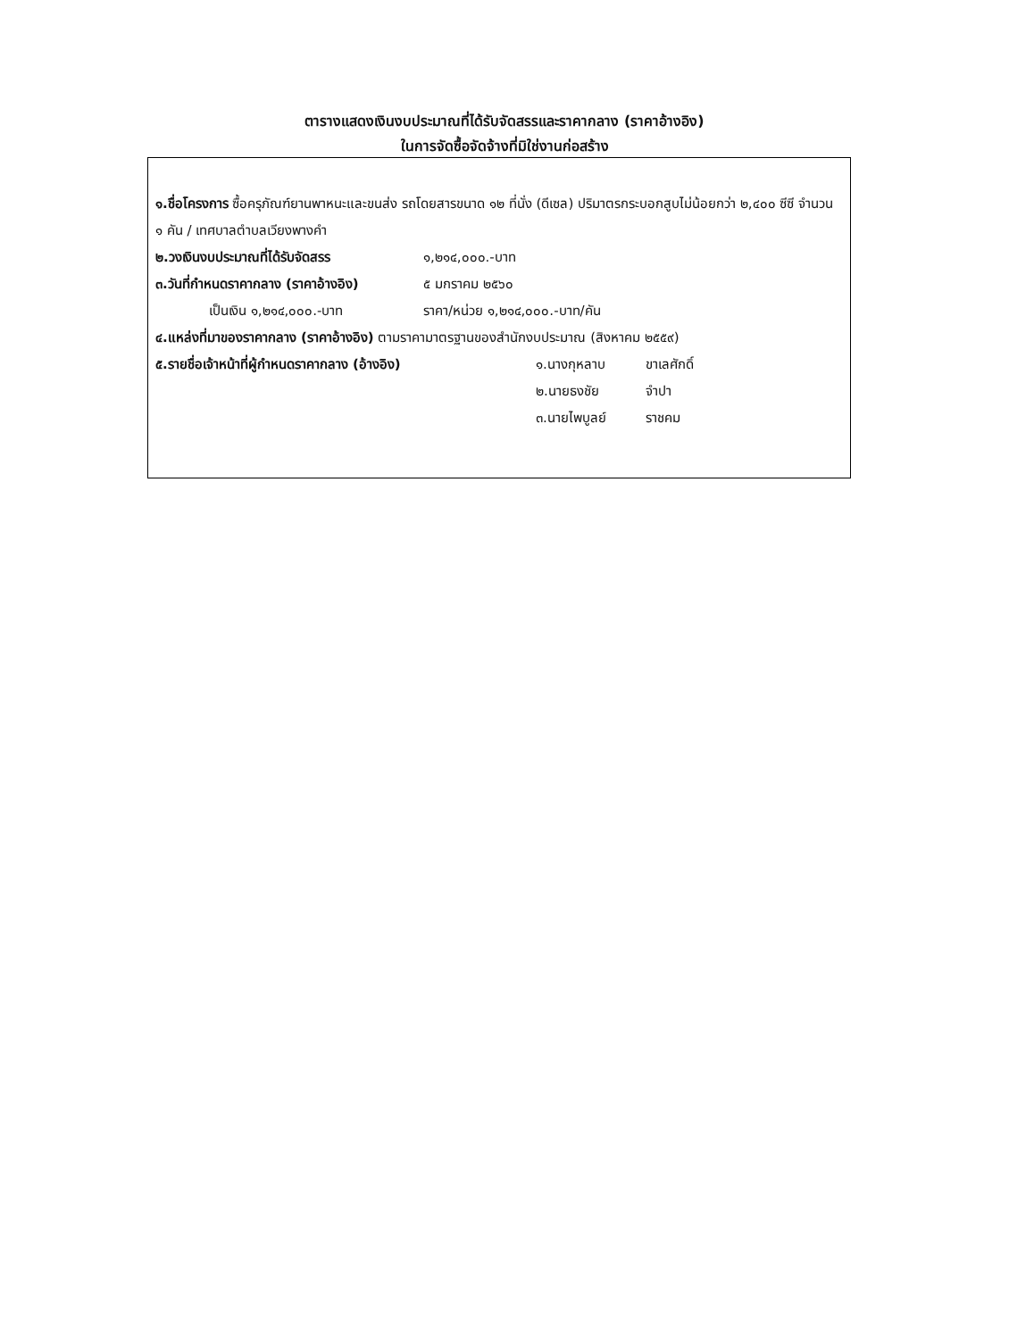ตารางแสดงเงินงบประมาณที่ได้รับจัดสรรและราคากลาง (ราคาอ้างอิง)
ในการจัดซื้อจัดจ้างที่มิใช่งานก่อสร้าง
๑.ชื่อโครงการ ซื้อครุภัณฑ์ยานพาหนะและขนส่ง รถโดยสารขนาด ๑๒ ที่นั่ง (ดีเซล) ปริมาตรกระบอกสูบไม่น้อยกว่า ๒,๔๐๐ ซีซี จำนวน ๑ คัน / เทศบาลตำบลเวียงพางคำ
๒.วงเงินงบประมาณที่ได้รับจัดสรร ๑,๒๑๔,๐๐๐.-บาท
๓.วันที่กำหนดราคากลาง (ราคาอ้างอิง) ๕ มกราคม ๒๕๖๐
เป็นเงิน ๑,๒๑๔,๐๐๐.-บาท ราคา/หน่วย ๑,๒๑๔,๐๐๐.-บาท/คัน
๔.แหล่งที่มาของราคากลาง (ราคาอ้างอิง) ตามราคามาตรฐานของสำนักงบประมาณ (สิงหาคม ๒๕๕๙)
๕.รายชื่อเจ้าหน้าที่ผู้กำหนดราคากลาง (อ้างอิง) ๑.นางกุหลาบ ขาเลศักดิ์
๒.นายธงชัย จำปา
๓.นายไพบูลย์ ราชคม